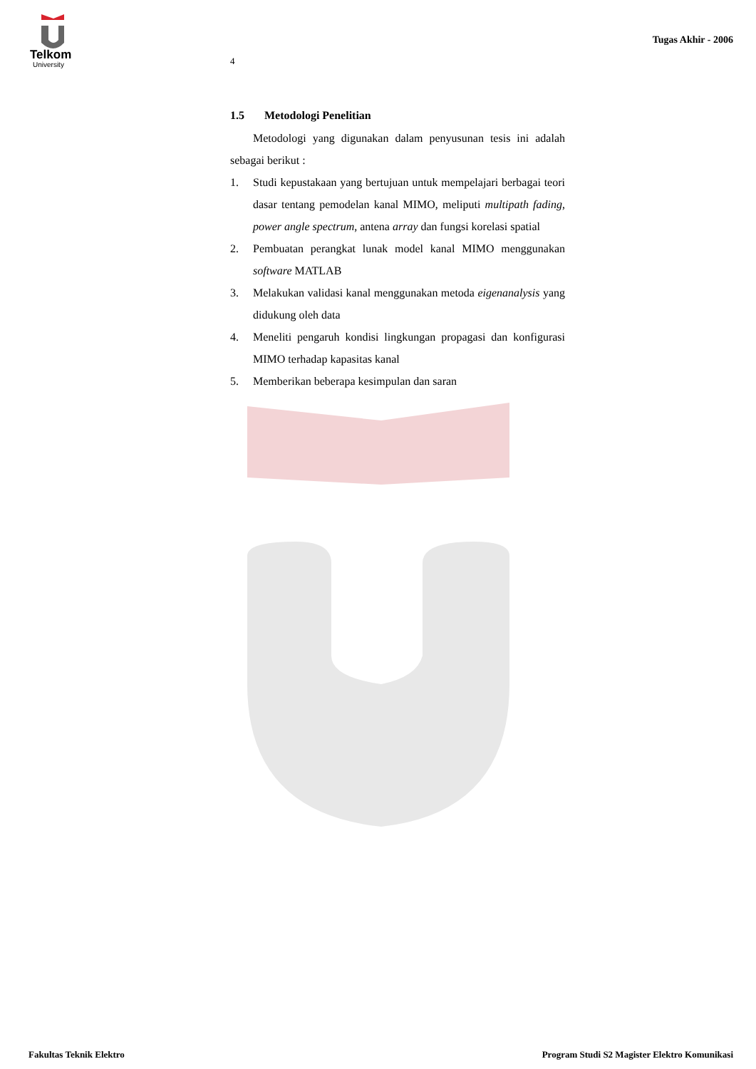Telkom
University
Tugas Akhir - 2006
4
1.5 Metodologi Penelitian
Metodologi yang digunakan dalam penyusunan tesis ini adalah sebagai berikut :
1. Studi kepustakaan yang bertujuan untuk mempelajari berbagai teori dasar tentang pemodelan kanal MIMO, meliputi multipath fading, power angle spectrum, antena array dan fungsi korelasi spatial
2. Pembuatan perangkat lunak model kanal MIMO menggunakan software MATLAB
3. Melakukan validasi kanal menggunakan metoda eigenanalysis yang didukung oleh data
4. Meneliti pengaruh kondisi lingkungan propagasi dan konfigurasi MIMO terhadap kapasitas kanal
5. Memberikan beberapa kesimpulan dan saran
Fakultas Teknik Elektro Program Studi S2 Magister Elektro Komunikasi